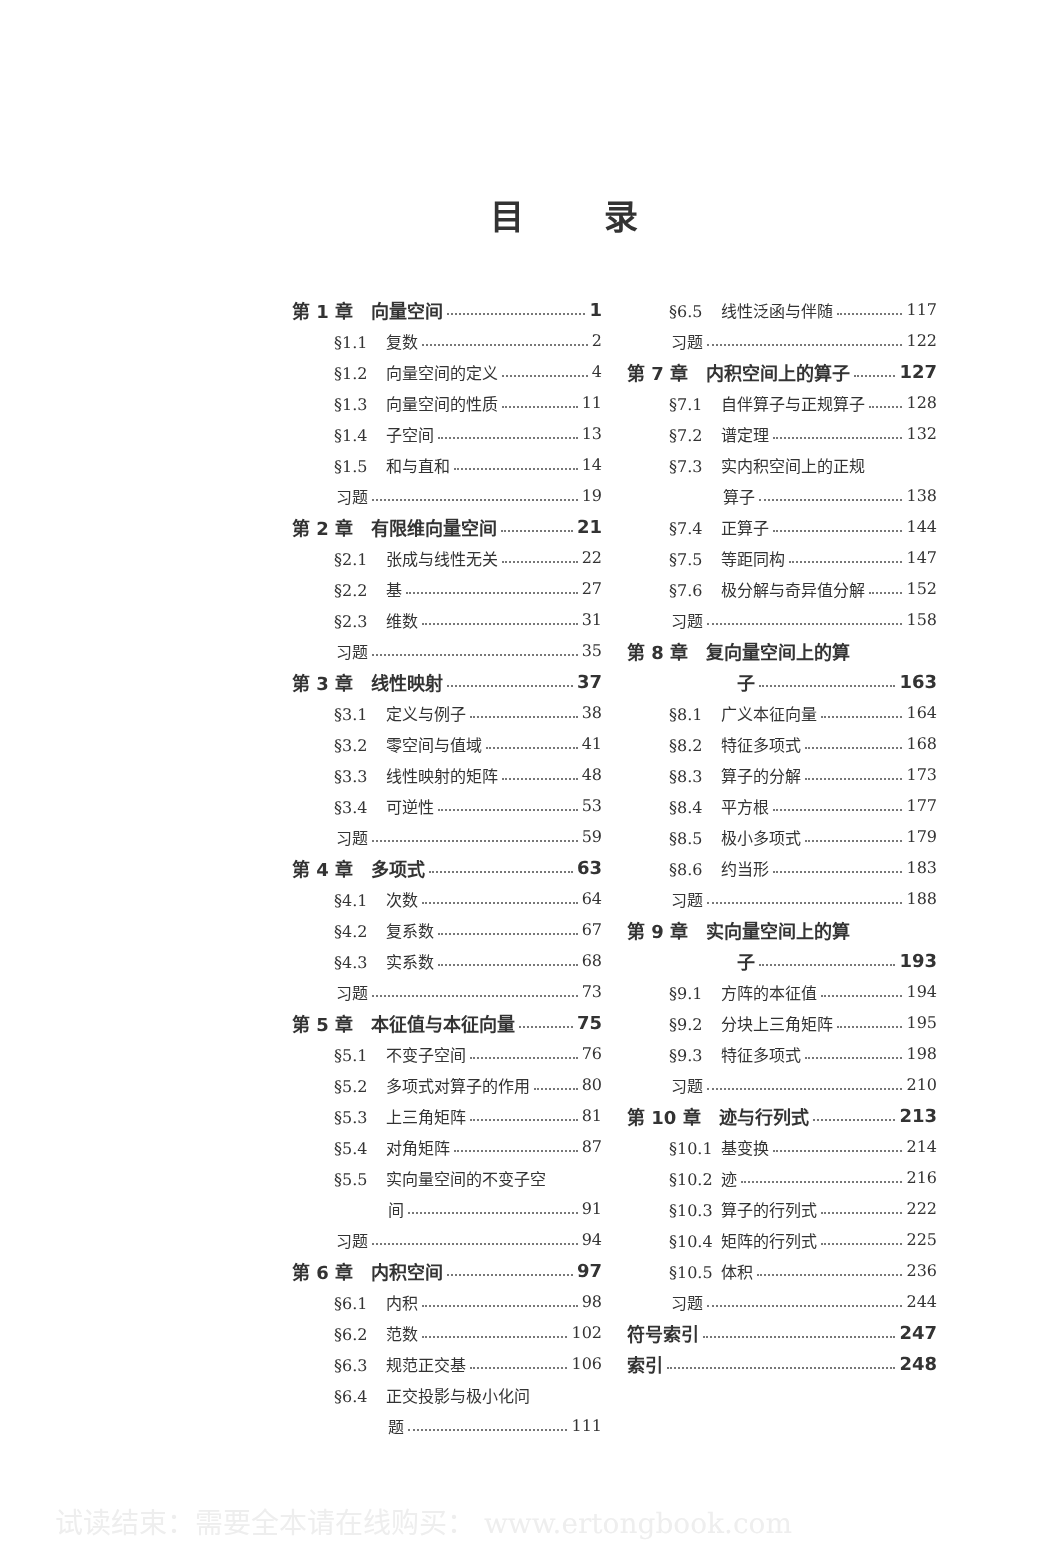目录
第 1 章　向量空间 1
§1.1 复数 2
§1.2 向量空间的定义 4
§1.3 向量空间的性质 11
§1.4 子空间 13
§1.5 和与直和 14
习题 19
第 2 章　有限维向量空间 21
§2.1 张成与线性无关 22
§2.2 基 27
§2.3 维数 31
习题 35
第 3 章　线性映射 37
§3.1 定义与例子 38
§3.2 零空间与值域 41
§3.3 线性映射的矩阵 48
§3.4 可逆性 53
习题 59
第 4 章　多项式 63
§4.1 次数 64
§4.2 复系数 67
§4.3 实系数 68
习题 73
第 5 章　本征值与本征向量 75
§5.1 不变子空间 76
§5.2 多项式对算子的作用 80
§5.3 上三角矩阵 81
§5.4 对角矩阵 87
§5.5 实向量空间的不变子空
间 91
习题 94
第 6 章　内积空间 97
§6.1 内积 98
§6.2 范数 102
§6.3 规范正交基 106
§6.4 正交投影与极小化问
题 111
§6.5 线性泛函与伴随 117
习题 122
第 7 章　内积空间上的算子 127
§7.1 自伴算子与正规算子 128
§7.2 谱定理 132
§7.3 实内积空间上的正规
算子 138
§7.4 正算子 144
§7.5 等距同构 147
§7.6 极分解与奇异值分解 152
习题 158
第 8 章　复向量空间上的算
子 163
§8.1 广义本征向量 164
§8.2 特征多项式 168
§8.3 算子的分解 173
§8.4 平方根 177
§8.5 极小多项式 179
§8.6 约当形 183
习题 188
第 9 章　实向量空间上的算
子 193
§9.1 方阵的本征值 194
§9.2 分块上三角矩阵 195
§9.3 特征多项式 198
习题 210
第 10 章　迹与行列式 213
§10.1 基变换 214
§10.2 迹 216
§10.3 算子的行列式 222
§10.4 矩阵的行列式 225
§10.5 体积 236
习题 244
符号索引 247
索引 248
试读结束：需要全本请在线购买： www.ertongbook.com